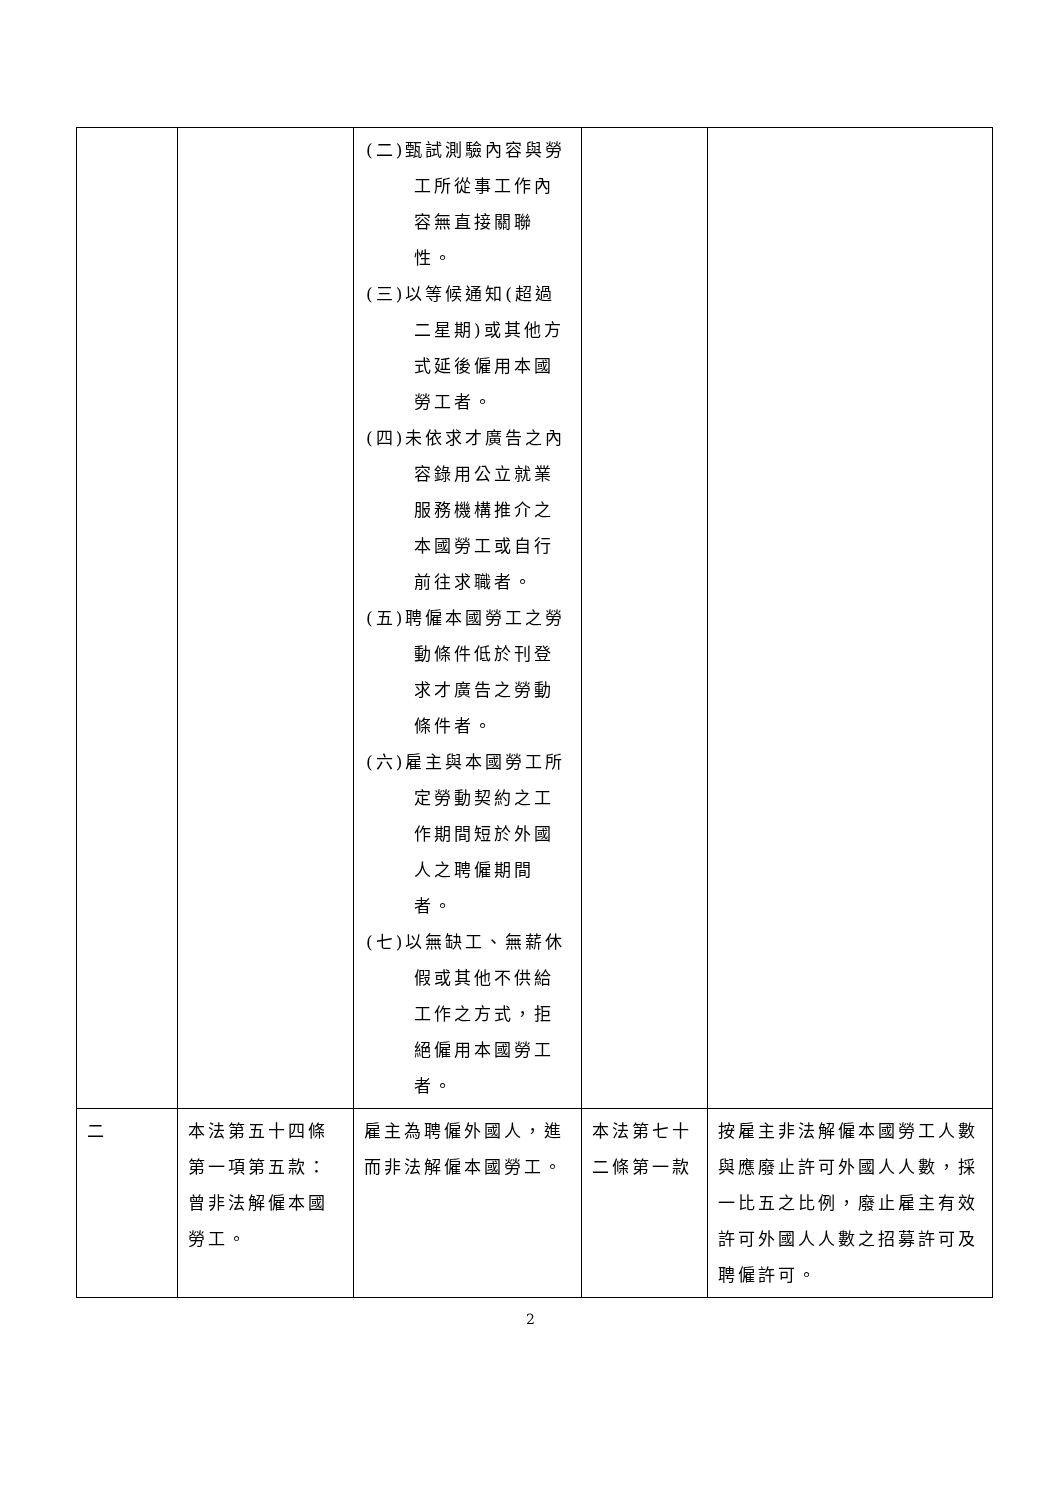| | | (二)甄試測驗內容與勞工所從事工作內容無直接關聯性。 (三)以等候通知(超過二星期)或其他方式延後僱用本國勞工者。 (四)未依求才廣告之內容錄用公立就業服務機構推介之本國勞工或自行前往求職者。 (五)聘僱本國勞工之勞動條件低於刊登求才廣告之勞動條件者。 (六)雇主與本國勞工所定勞動契約之工作期間短於外國人之聘僱期間者。 (七)以無缺工、無薪休假或其他不供給工作之方式，拒絕僱用本國勞工者。 | | |
| 二 | 本法第五十四條第一項第五款：曾非法解僱本國勞工。 | 雇主為聘僱外國人，進而非法解僱本國勞工。 | 本法第七十二條第一款 | 按雇主非法解僱本國勞工人數與應廢止許可外國人人數，採一比五之比例，廢止雇主有效許可外國人人數之招募許可及聘僱許可。 |
2